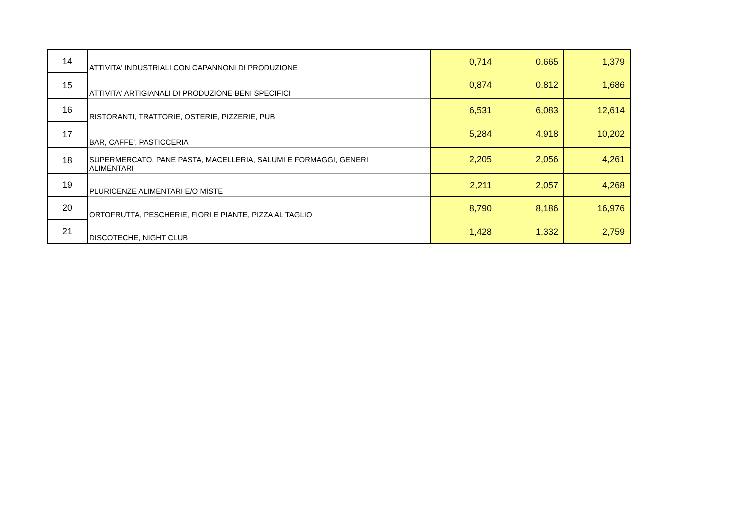| 14 | ATTIVITA' INDUSTRIALI CON CAPANNONI DI PRODUZIONE | 0,714 | 0,665 | 1,379 |
| 15 | ATTIVITA' ARTIGIANALI DI PRODUZIONE BENI SPECIFICI | 0,874 | 0,812 | 1,686 |
| 16 | RISTORANTI, TRATTORIE, OSTERIE, PIZZERIE, PUB | 6,531 | 6,083 | 12,614 |
| 17 | BAR, CAFFE', PASTICCERIA | 5,284 | 4,918 | 10,202 |
| 18 | SUPERMERCATO, PANE PASTA, MACELLERIA, SALUMI E FORMAGGI, GENERI ALIMENTARI | 2,205 | 2,056 | 4,261 |
| 19 | PLURICENZE ALIMENTARI E/O MISTE | 2,211 | 2,057 | 4,268 |
| 20 | ORTOFRUTTA, PESCHERIE, FIORI E PIANTE, PIZZA AL TAGLIO | 8,790 | 8,186 | 16,976 |
| 21 | DISCOTECHE, NIGHT CLUB | 1,428 | 1,332 | 2,759 |